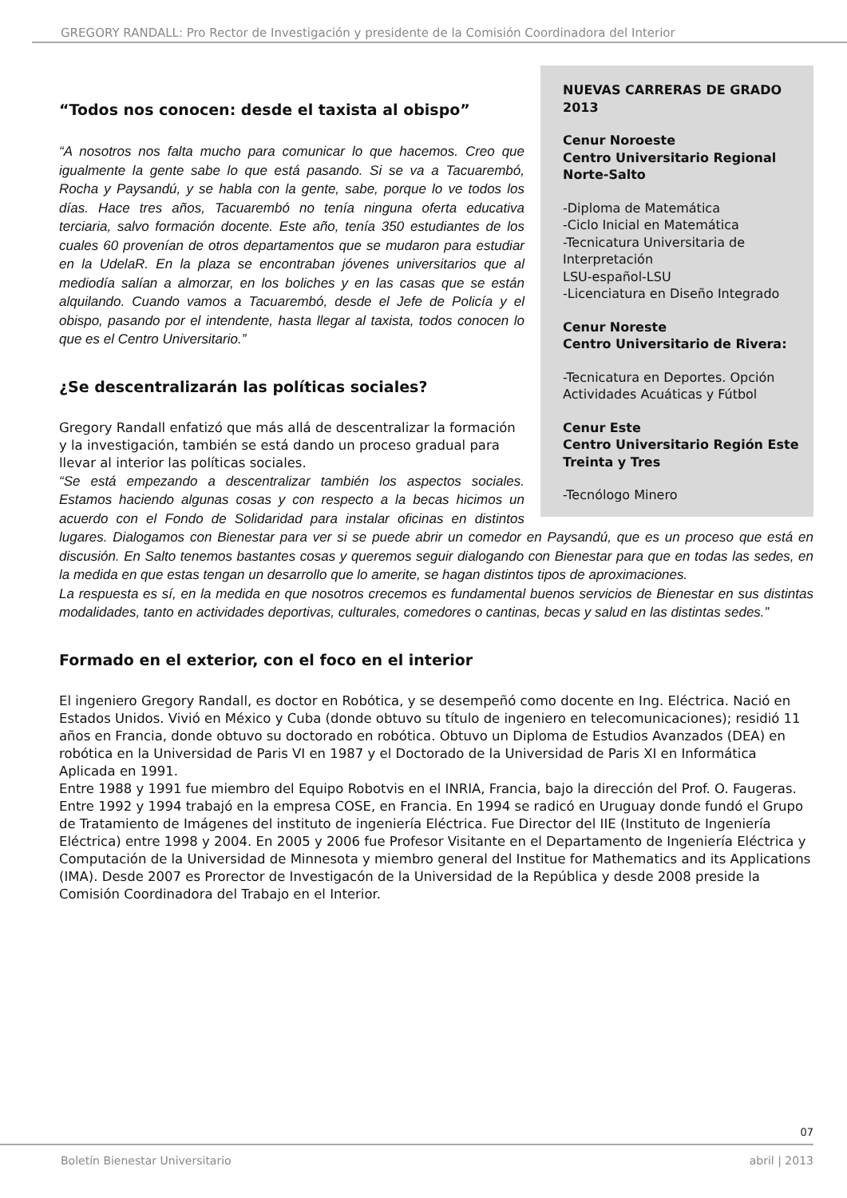GREGORY RANDALL: Pro Rector de Investigación y presidente de la Comisión Coordinadora del Interior
NUEVAS CARRERAS DE GRADO 2013
Cenur Noroeste
Centro Universitario Regional Norte-Salto
-Diploma de Matemática
-Ciclo Inicial en Matemática
-Tecnicatura Universitaria de Interpretación
LSU-español-LSU
-Licenciatura en Diseño Integrado
Cenur Noreste
Centro Universitario de Rivera:
-Tecnicatura en Deportes. Opción Actividades Acuáticas y Fútbol
Cenur Este
Centro Universitario Región Este
Treinta y Tres
-Tecnólogo Minero
“Todos nos conocen: desde el taxista al obispo”
“A nosotros nos falta mucho para comunicar lo que hacemos. Creo que igualmente la gente sabe lo que está pasando. Si se va a Tacuarembó, Rocha y Paysandú, y se habla con la gente, sabe, porque lo ve todos los días. Hace tres años, Tacuarembó no tenía ninguna oferta educativa terciaria, salvo formación docente. Este año, tenía 350 estudiantes de los cuales 60 provenían de otros departamentos que se mudaron para estudiar en la UdelaR. En la plaza se encontraban jóvenes universitarios que al mediodía salían a almorzar, en los boliches y en las casas que se están alquilando. Cuando vamos a Tacuarembó, desde el Jefe de Policía y el obispo, pasando por el intendente, hasta llegar al taxista, todos conocen lo que es el Centro Universitario.”
¿Se descentralizarán las políticas sociales?
Gregory Randall enfatizó que más allá de descentralizar la formación y la investigación, también se está dando un proceso gradual para llevar al interior las políticas sociales.
“Se está empezando a descentralizar también los aspectos sociales. Estamos haciendo algunas cosas y con respecto a la becas hicimos un acuerdo con el Fondo de Solidaridad para instalar oficinas en distintos lugares. Dialogamos con Bienestar para ver si se puede abrir un comedor en Paysandú, que es un proceso que está en discusión. En Salto tenemos bastantes cosas y queremos seguir dialogando con Bienestar para que en todas las sedes, en la medida en que estas tengan un desarrollo que lo amerite, se hagan distintos tipos de aproximaciones.
La respuesta es sí, en la medida en que nosotros crecemos es fundamental buenos servicios de Bienestar en sus distintas modalidades, tanto en actividades deportivas, culturales, comedores o cantinas, becas y salud en las distintas sedes.”
Formado en el exterior, con el foco en el interior
El ingeniero Gregory Randall, es doctor en Robótica, y se desempeñó como docente en Ing. Eléctrica. Nació en Estados Unidos. Vivió en México y Cuba (donde obtuvo su título de ingeniero en telecomunicaciones); residió 11 años en Francia, donde obtuvo su doctorado en robótica. Obtuvo un Diploma de Estudios Avanzados (DEA) en robótica en la Universidad de Paris VI en 1987 y el Doctorado de la Universidad de Paris XI en Informática Aplicada en 1991.
Entre 1988 y 1991 fue miembro del Equipo Robotvis en el INRIA, Francia, bajo la dirección del Prof. O. Faugeras.
Entre 1992 y 1994 trabajó en la empresa COSE, en Francia. En 1994 se radicó en Uruguay donde fundó el Grupo de Tratamiento de Imágenes del instituto de ingeniería Eléctrica. Fue Director del IIE (Instituto de Ingeniería Eléctrica) entre 1998 y 2004. En 2005 y 2006 fue Profesor Visitante en el Departamento de Ingeniería Eléctrica y Computación de la Universidad de Minnesota y miembro general del Institue for Mathematics and its Applications (IMA). Desde 2007 es Prorector de Investigacón de la Universidad de la República y desde 2008 preside la Comisión Coordinadora del Trabajo en el Interior.
07
Boletín Bienestar Universitario
abril | 2013